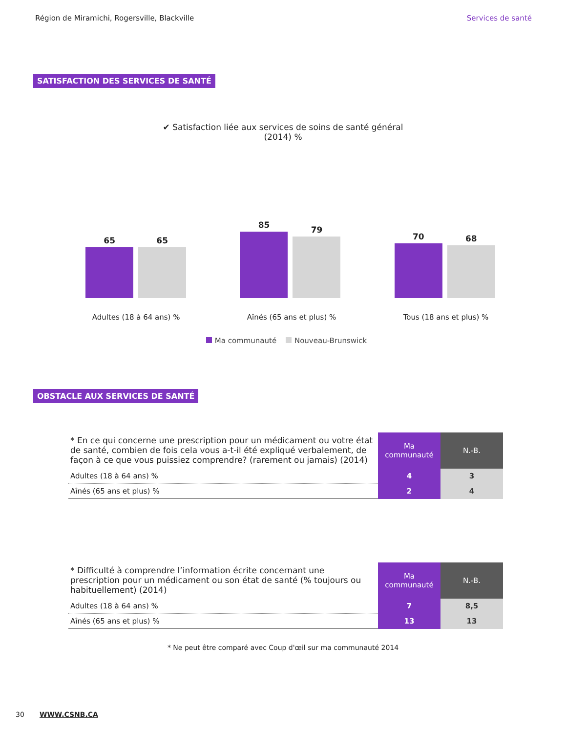Région de Miramichi, Rogersville, Blackville Services de santé
SATISFACTION DES SERVICES DE SANTÉ
✔ Satisfaction liée aux services de soins de santé général
(2014) %
65
65
85
79
70
68
Adultes (18 à 64 ans) % Aînés (65 ans et plus) % Tous (18 ans et plus) %
Ma communauté Nouveau-Brunswick
OBSTACLE AUX SERVICES DE SANTÉ
| * En ce qui concerne une prescription pour un médicament ou votre état de santé, combien de fois cela vous a-t-il été expliqué verbalement, de façon à ce que vous puissiez comprendre? (rarement ou jamais) (2014) | Ma communauté | N.-B. |
| Adultes (18 à 64 ans) % | 4 | 3 |
| Aînés (65 ans et plus) % | 2 | 4 |
| * Difficulté à comprendre l’information écrite concernant une prescription pour un médicament ou son état de santé (% toujours ou habituellement) (2014) | Ma communauté | N.-B. |
| Adultes (18 à 64 ans) % | 7 | 8,5 |
| Aînés (65 ans et plus) % | 13 | 13 |
* Ne peut être comparé avec Coup d'œil sur ma communauté 2014
30 WWW.CSNB.CA